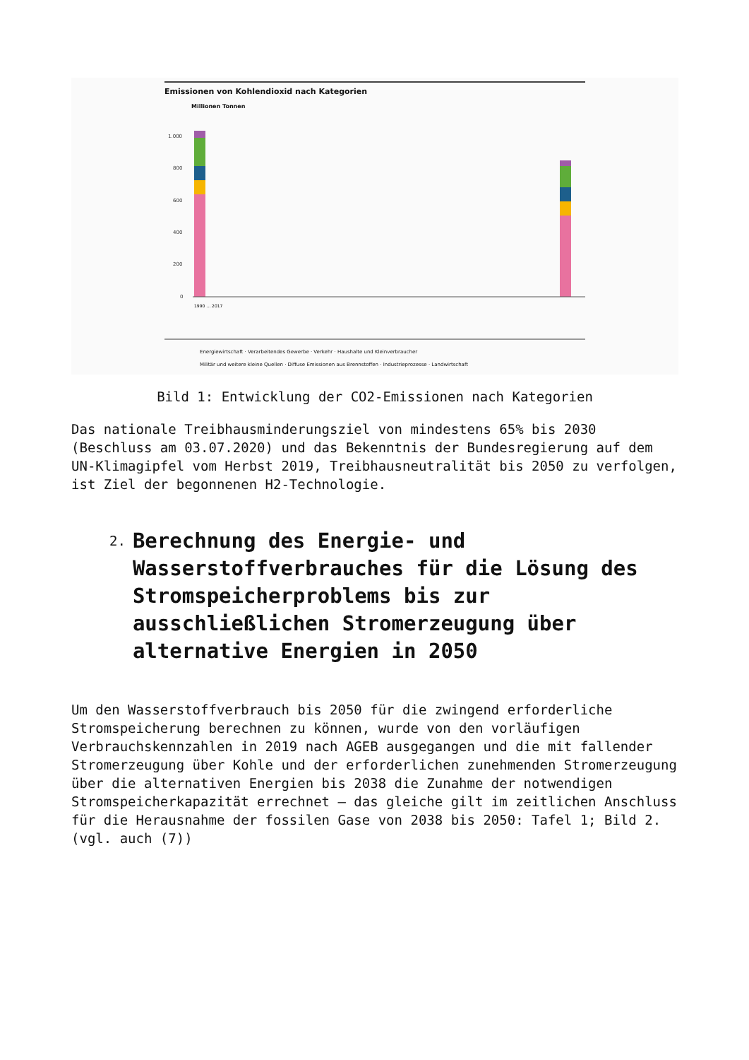Emissionen von Kohlendioxid nach Kategorien
Millionen Tonnen
1.000
800
600
400
200
0
1990 … 2017
Energiewirtschaft · Verarbeitendes Gewerbe · Verkehr · Haushalte und Kleinverbraucher
Militär und weitere kleine Quellen · Diffuse Emissionen aus Brennstoffen · Industrieprozesse · Landwirtschaft
Bild 1: Entwicklung der CO2-Emissionen nach Kategorien
Das nationale Treibhausminderungsziel von mindestens 65% bis 2030 (Beschluss am 03.07.2020) und das Bekenntnis der Bundesregierung auf dem UN-Klimagipfel vom Herbst 2019, Treibhausneutralität bis 2050 zu verfolgen, ist Ziel der begonnenen H2-Technologie.
2. Berechnung des Energie- und Wasserstoffverbrauches für die Lösung des Stromspeicherproblems bis zur ausschließlichen Stromerzeugung über alternative Energien in 2050
Um den Wasserstoffverbrauch bis 2050 für die zwingend erforderliche Stromspeicherung berechnen zu können, wurde von den vorläufigen Verbrauchskennzahlen in 2019 nach AGEB ausgegangen und die mit fallender Stromerzeugung über Kohle und der erforderlichen zunehmenden Stromerzeugung über die alternativen Energien bis 2038 die Zunahme der notwendigen Stromspeicherkapazität errechnet – das gleiche gilt im zeitlichen Anschluss für die Herausnahme der fossilen Gase von 2038 bis 2050: Tafel 1; Bild 2. (vgl. auch (7))